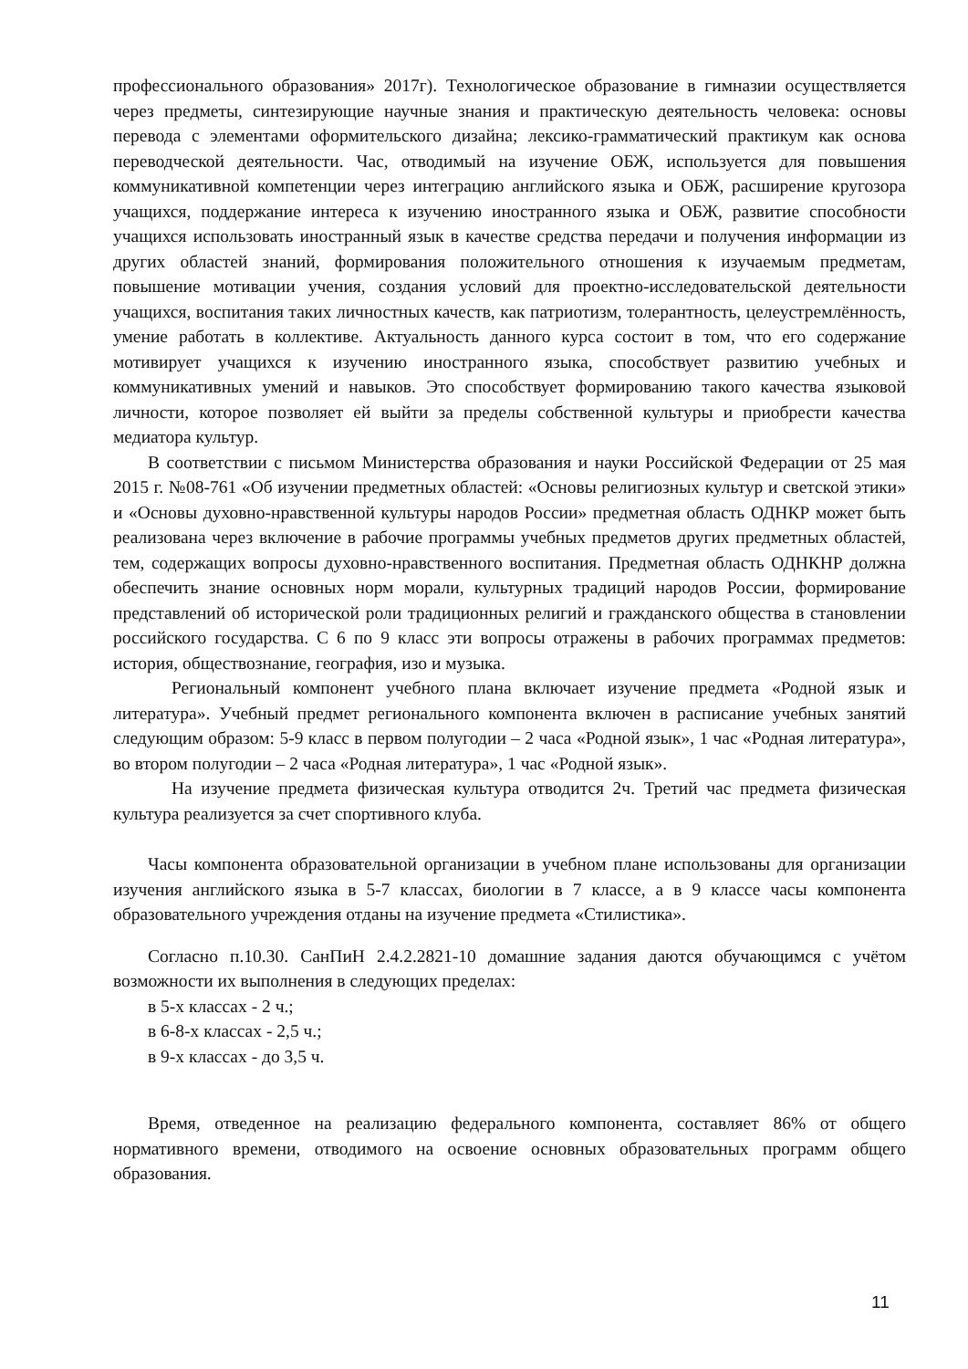профессионального образования» 2017г). Технологическое образование в гимназии осуществляется через предметы, синтезирующие научные знания и практическую деятельность человека: основы перевода с элементами оформительского дизайна; лексико-грамматический практикум как основа переводческой деятельности. Час, отводимый на изучение ОБЖ, используется для повышения коммуникативной компетенции через интеграцию английского языка и ОБЖ, расширение кругозора учащихся, поддержание интереса к изучению иностранного языка и ОБЖ, развитие способности учащихся использовать иностранный язык в качестве средства передачи и получения информации из других областей знаний, формирования положительного отношения к изучаемым предметам, повышение мотивации учения, создания условий для проектно-исследовательской деятельности учащихся, воспитания таких личностных качеств, как патриотизм, толерантность, целеустремлённость, умение работать в коллективе. Актуальность данного курса состоит в том, что его содержание мотивирует учащихся к изучению иностранного языка, способствует развитию учебных и коммуникативных умений и навыков. Это способствует формированию такого качества языковой личности, которое позволяет ей выйти за пределы собственной культуры и приобрести качества медиатора культур.
В соответствии с письмом Министерства образования и науки Российской Федерации от 25 мая 2015 г. №08-761 «Об изучении предметных областей: «Основы религиозных культур и светской этики» и «Основы духовно-нравственной культуры народов России» предметная область ОДНКР может быть реализована через включение в рабочие программы учебных предметов других предметных областей, тем, содержащих вопросы духовно-нравственного воспитания. Предметная область ОДНКНР должна обеспечить знание основных норм морали, культурных традиций народов России, формирование представлений об исторической роли традиционных религий и гражданского общества в становлении российского государства. С 6 по 9 класс эти вопросы отражены в рабочих программах предметов: история, обществознание, география, изо и музыка.
Региональный компонент учебного плана включает изучение предмета «Родной язык и литература». Учебный предмет регионального компонента включен в расписание учебных занятий следующим образом: 5-9 класс в первом полугодии – 2 часа «Родной язык», 1 час «Родная литература», во втором полугодии – 2 часа «Родная литература», 1 час «Родной язык».
На изучение предмета физическая культура отводится 2ч. Третий час предмета физическая культура реализуется за счет спортивного клуба.
Часы компонента образовательной организации в учебном плане использованы для организации изучения английского языка в 5-7 классах, биологии в 7 классе, а в 9 классе часы компонента образовательного учреждения отданы на изучение предмета «Стилистика».
Согласно п.10.30. СанПиН 2.4.2.2821-10 домашние задания даются обучающимся с учётом возможности их выполнения в следующих пределах:
в 5-х классах - 2 ч.;
в 6-8-х классах - 2,5 ч.;
в 9-х классах - до 3,5 ч.
Время, отведенное на реализацию федерального компонента, составляет 86% от общего нормативного времени, отводимого на освоение основных образовательных программ общего образования.
11